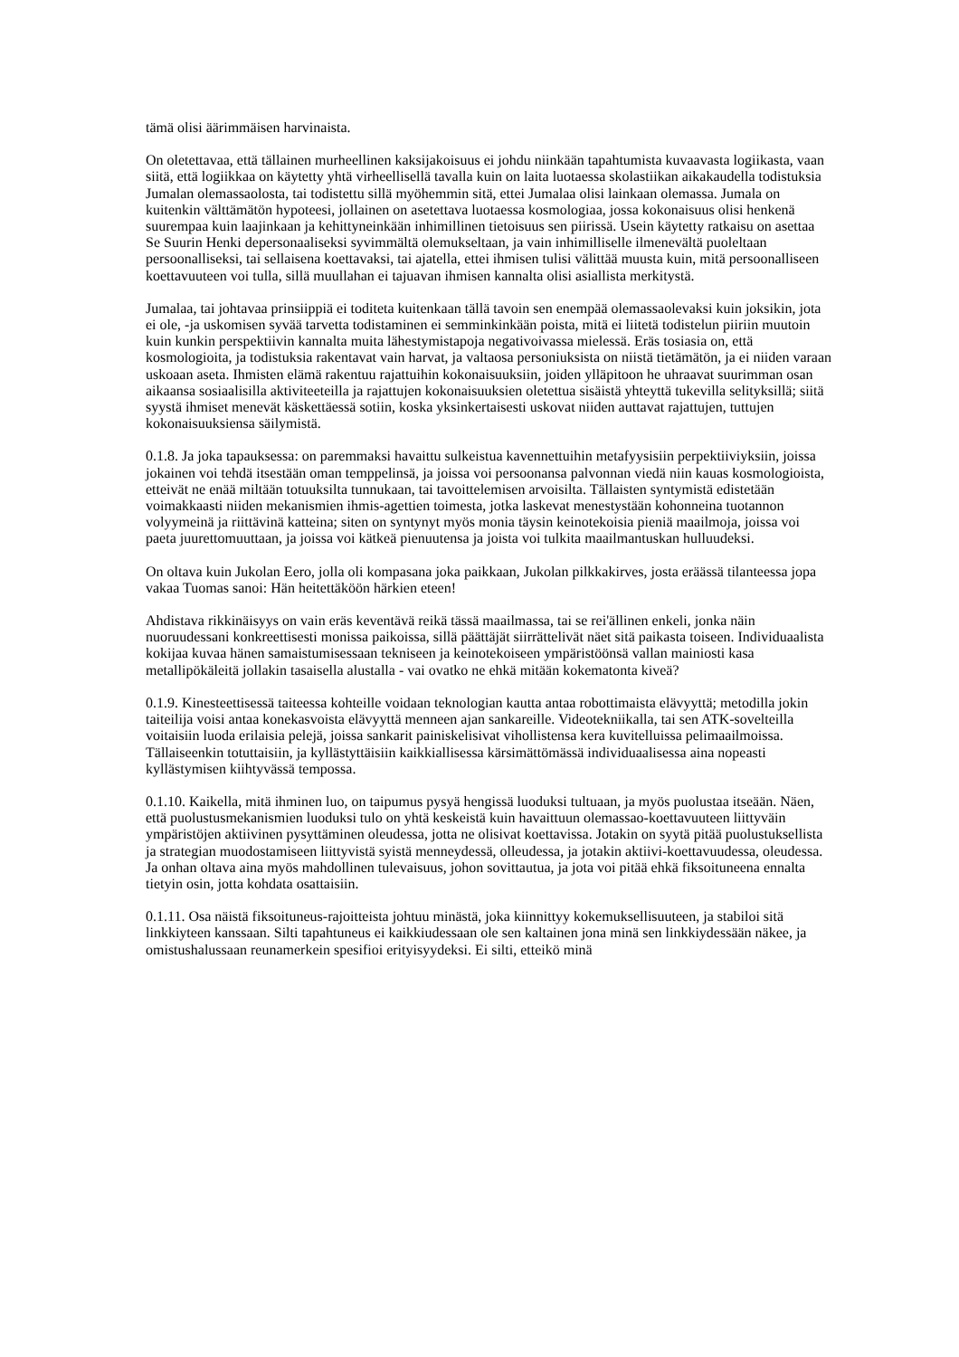tämä olisi äärimmäisen harvinaista.
On oletettavaa, että tällainen murheellinen kaksijakoisuus ei johdu niinkään tapahtumista kuvaavasta logiikasta, vaan siitä, että logiikkaa on käytetty yhtä virheellisellä tavalla kuin on laita luotaessa skolastiikan aikakaudella todistuksia Jumalan olemassaolosta, tai todistettu sillä myöhemmin sitä, ettei Jumalaa olisi lainkaan olemassa. Jumala on kuitenkin välttämätön hypoteesi, jollainen on asetettava luotaessa kosmologiaa, jossa kokonaisuus olisi henkenä suurempaa kuin laajinkaan ja kehittyneinkään inhimillinen tietoisuus sen piirissä. Usein käytetty ratkaisu on asettaa Se Suurin Henki depersonaaliseksi syvimmältä olemukseltaan, ja vain inhimilliselle ilmenevältä puoleltaan persoonalliseksi, tai sellaisena koettavaksi, tai ajatella, ettei ihmisen tulisi välittää muusta kuin, mitä persoonalliseen koettavuuteen voi tulla, sillä muullahan ei tajuavan ihmisen kannalta olisi asiallista merkitystä.
Jumalaa, tai johtavaa prinsiippiä ei toditeta kuitenkaan tällä tavoin sen enempää olemassaolevaksi kuin joksikin, jota ei ole, -ja uskomisen syvää tarvetta todistaminen ei semminkinkään poista, mitä ei liitetä todistelun piiriin muutoin kuin kunkin perspektiivin kannalta muita lähestymistapoja negativoivassa mielessä. Eräs tosiasia on, että kosmologioita, ja todistuksia rakentavat vain harvat, ja valtaosa personiuksista on niistä tietämätön, ja ei niiden varaan uskoaan aseta. Ihmisten elämä rakentuu rajattuihin kokonaisuuksiin, joiden ylläpitoon he uhraavat suurimman osan aikaansa sosiaalisilla aktiviteeteilla ja rajattujen kokonaisuuksien oletettua sisäistä yhteyttä tukevilla selityksillä; siitä syystä ihmiset menevät käskettäessä sotiin, koska yksinkertaisesti uskovat niiden auttavat rajattujen, tuttujen kokonaisuuksiensa säilymistä.
0.1.8. Ja joka tapauksessa: on paremmaksi havaittu sulkeistua kavennettuihin metafyysisiin perpektiiviyksiin, joissa jokainen voi tehdä itsestään oman temppelinsä, ja joissa voi persoonansa palvonnan viedä niin kauas kosmologioista, etteivät ne enää miltään totuuksilta tunnukaan, tai tavoittelemisen arvoisilta. Tällaisten syntymistä edistetään voimakkaasti niiden mekanismien ihmis-agettien toimesta, jotka laskevat menestystään kohonneina tuotannon volyymeinä ja riittävinä katteina; siten on syntynyt myös monia täysin keinotekoisia pieniä maailmoja, joissa voi paeta juurettomuuttaan, ja joissa voi kätkeä pienuutensa ja joista voi tulkita maailmantuskan hulluudeksi.
On oltava kuin Jukolan Eero, jolla oli kompasana joka paikkaan, Jukolan pilkkakirves, josta eräässä tilanteessa jopa vakaa Tuomas sanoi: Hän heitettäköön härkien eteen!
Ahdistava rikkinäisyys on vain eräs keventävä reikä tässä maailmassa, tai se rei'ällinen enkeli, jonka näin nuoruudessani konkreettisesti monissa paikoissa, sillä päättäjät siirrättelivät näet sitä paikasta toiseen. Individuaalista kokijaa kuvaa hänen samaistumisessaan tekniseen ja keinotekoiseen ympäristöönsä vallan mainiosti kasa metallipökäleitä jollakin tasaisella alustalla - vai ovatko ne ehkä mitään kokematonta kiveä?
0.1.9. Kinesteettisessä taiteessa kohteille voidaan teknologian kautta antaa robottimaista elävyyttä; metodilla jokin taiteilija voisi antaa konekasvoista elävyyttä menneen ajan sankareille. Videotekniikalla, tai sen ATK-sovelteilla voitaisiin luoda erilaisia pelejä, joissa sankarit painiskelisivat vihollistensa kera kuvitelluissa pelimaailmoissa. Tällaiseenkin totuttaisiin, ja kyllästyttäisiin kaikkiallisessa kärsimättömässä individuaalisessa aina nopeasti kyllästymisen kiihtyvässä tempossa.
0.1.10. Kaikella, mitä ihminen luo, on taipumus pysyä hengissä luoduksi tultuaan, ja myös puolustaa itseään. Näen, että puolustusmekanismien luoduksi tulo on yhtä keskeistä kuin havaittuun olemassao-koettavuuteen liittyväin ympäristöjen aktiivinen pysyttäminen oleudessa, jotta ne olisivat koettavissa. Jotakin on syytä pitää puolustuksellista ja strategian muodostamiseen liittyvistä syistä menneydessä, olleudessa, ja jotakin aktiivi-koettavuudessa, oleudessa. Ja onhan oltava aina myös mahdollinen tulevaisuus, johon sovittautua, ja jota voi pitää ehkä fiksoituneena ennalta tietyin osin, jotta kohdata osattaisiin.
0.1.11. Osa näistä fiksoituneus-rajoitteista johtuu minästä, joka kiinnittyy kokemuksellisuuteen, ja stabiloi sitä linkkiyteen kanssaan. Silti tapahtuneus ei kaikkiudessaan ole sen kaltainen jona minä sen linkkiydessään näkee, ja omistushalussaan reunamerkein spesifioi erityisyydeksi. Ei silti, etteikö minä